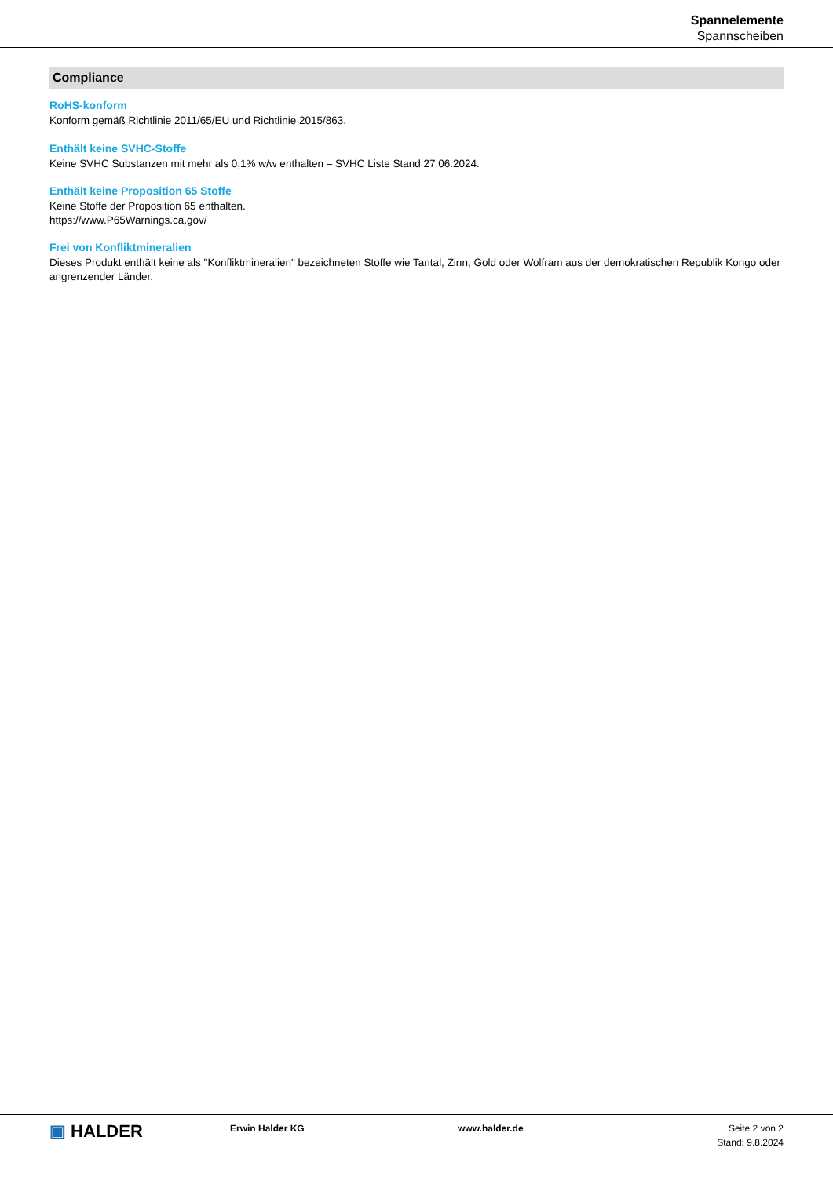Spannelemente
Spannscheiben
Compliance
RoHS-konform
Konform gemäß Richtlinie 2011/65/EU und Richtlinie 2015/863.
Enthält keine SVHC-Stoffe
Keine SVHC Substanzen mit mehr als 0,1% w/w enthalten – SVHC Liste Stand 27.06.2024.
Enthält keine Proposition 65 Stoffe
Keine Stoffe der Proposition 65 enthalten.
https://www.P65Warnings.ca.gov/
Frei von Konfliktmineralien
Dieses Produkt enthält keine als "Konfliktmineralien" bezeichneten Stoffe wie Tantal, Zinn, Gold oder Wolfram aus der demokratischen Republik Kongo oder angrenzender Länder.
▣ HALDER
Erwin Halder KG www.halder.de Seite 2 von 2
Stand: 9.8.2024